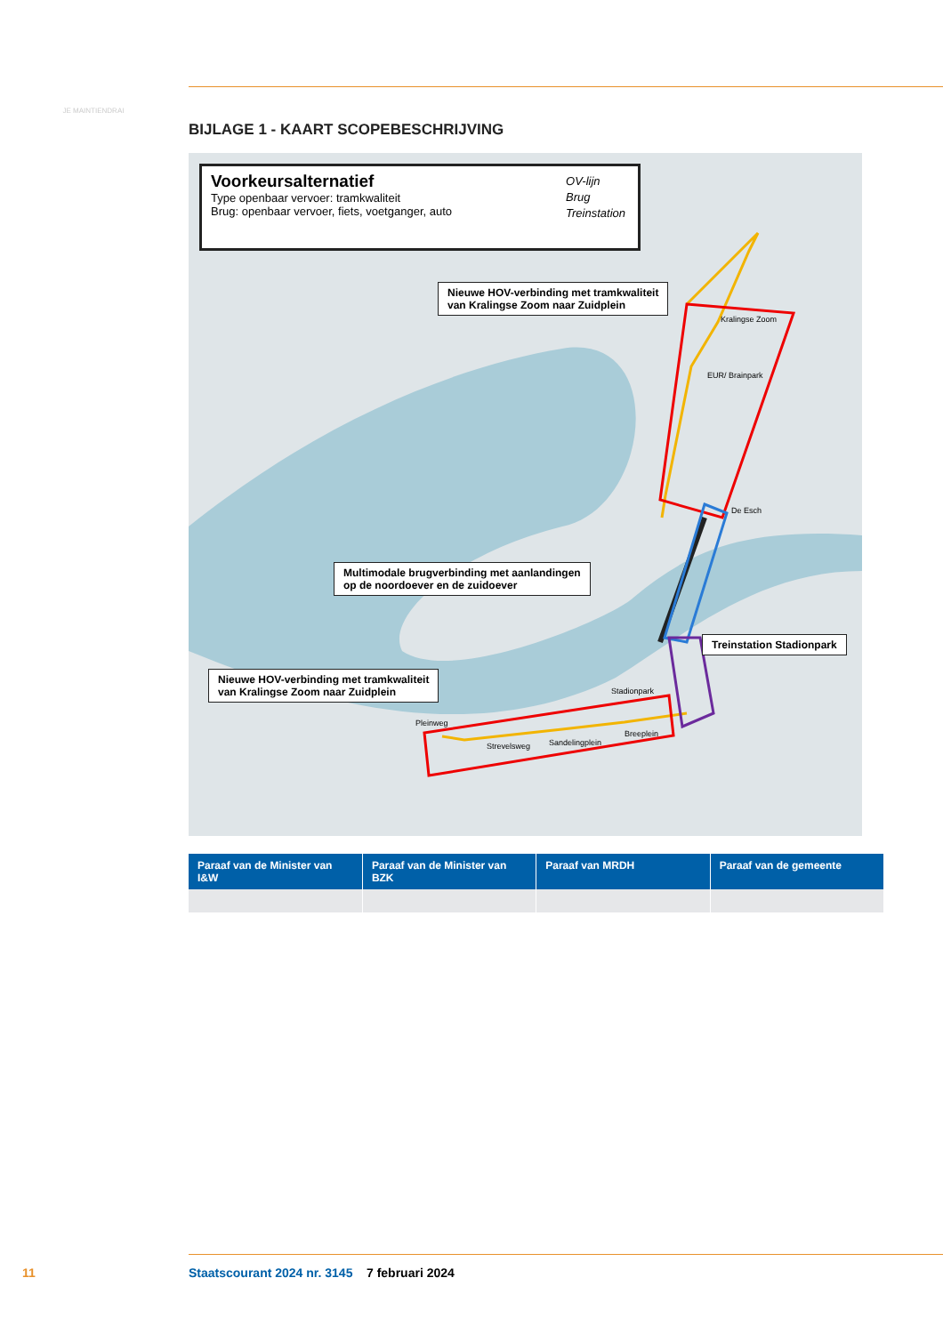JE MAINTIENDRAI
BIJLAGE 1 - KAART SCOPEBESCHRIJVING
Voorkeursalternatief
Type openbaar vervoer: tramkwaliteit
Brug: openbaar vervoer, fiets, voetganger, auto
OV-lijn
Brug
Treinstation
Nieuwe HOV-verbinding met tramkwaliteit
van Kralingse Zoom naar Zuidplein
Multimodale brugverbinding met aanlandingen
op de noordoever en de zuidoever
Treinstation Stadionpark
Nieuwe HOV-verbinding met tramkwaliteit
van Kralingse Zoom naar Zuidplein
Kralingse Zoom
EUR/ Brainpark
De Esch
Stadionpark
Pleinweg
Strevelsweg Sandelingplein
Breeplein
| Paraaf van de Minister van I&W | Paraaf van de Minister van BZK | Paraaf van MRDH | Paraaf van de gemeente |
| --- | --- | --- | --- |
11 Staatscourant 2024 nr. 3145 7 februari 2024